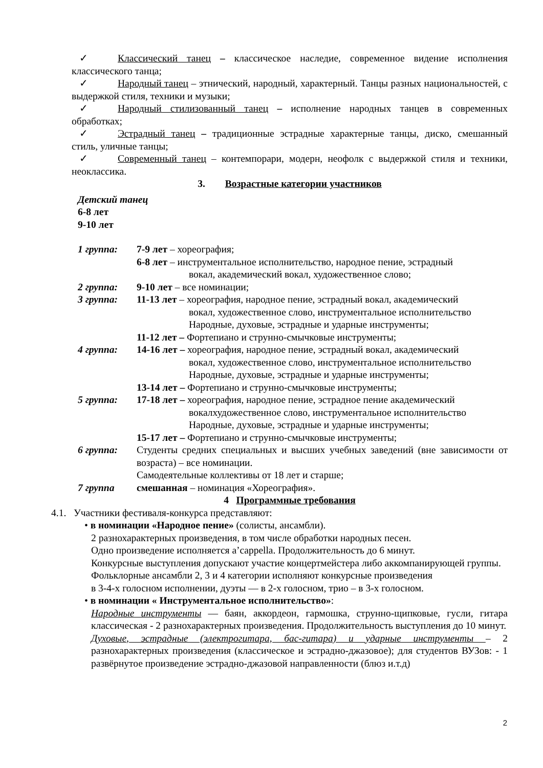✓ Классический танец – классическое наследие, современное видение исполнения классического танца;
✓ Народный танец – этнический, народный, характерный. Танцы разных национальностей, с выдержкой стиля, техники и музыки;
✓ Народный стилизованный танец – исполнение народных танцев в современных обработках;
✓ Эстрадный танец – традиционные эстрадные характерные танцы, диско, смешанный стиль, уличные танцы;
✓ Современный танец – контемпорари, модерн, неофолк с выдержкой стиля и техники, неоклассика.
3. Возрастные категории участников
Детский танец
6-8 лет
9-10 лет
1 группа: 7-9 лет – хореография;
6-8 лет – инструментальное исполнительство, народное пение, эстрадный
вокал, академический вокал, художественное слово;
2 группа: 9-10 лет – все номинации;
3 группа: 11-13 лет – хореография, народное пение, эстрадный вокал, академический
вокал, художественное слово, инструментальное исполнительство
Народные, духовые, эстрадные и ударные инструменты;
11-12 лет – Фортепиано и струнно-смычковые инструменты;
4 группа: 14-16 лет – хореография, народное пение, эстрадный вокал, академический
вокал, художественное слово, инструментальное исполнительство
Народные, духовые, эстрадные и ударные инструменты;
13-14 лет – Фортепиано и струнно-смычковые инструменты;
5 группа: 17-18 лет – хореография, народное пение, эстрадное пение академический
вокалхудожественное слово, инструментальное исполнительство
Народные, духовые, эстрадные и ударные инструменты;
15-17 лет – Фортепиано и струнно-смычковые инструменты;
6 группа: Студенты средних специальных и высших учебных заведений (вне зависимости от возраста) – все номинации.
Самодеятельные коллективы от 18 лет и старше;
7 группа смешанная – номинация «Хореография».
4 Программные требования
4.1. Участники фестиваля-конкурса представляют:
• в номинации «Народное пение» (солисты, ансамбли).
2 разнохарактерных произведения, в том числе обработки народных песен.
Одно произведение исполняется a’cappella. Продолжительность до 6 минут.
Конкурсные выступления допускают участие концертмейстера либо аккомпанирующей группы.
Фольклорные ансамбли 2, 3 и 4 категории исполняют конкурсные произведения
в 3-4-х голосном исполнении, дуэты — в 2-х голосном, трио – в 3-х голосном.
• в номинации « Инструментальное исполнительство»:
Народные инструменты — баян, аккордеон, гармошка, струнно-щипковые, гусли, гитара классическая - 2 разнохарактерных произведения. Продолжительность выступления до 10 минут.
Духовые, эстрадные (электрогитара, бас-гитара) и ударные инструменты – 2 разнохарактерных произведения (классическое и эстрадно-джазовое); для студентов ВУЗов: - 1 развёрнутое произведение эстрадно-джазовой направленности (блюз и.т.д)
2